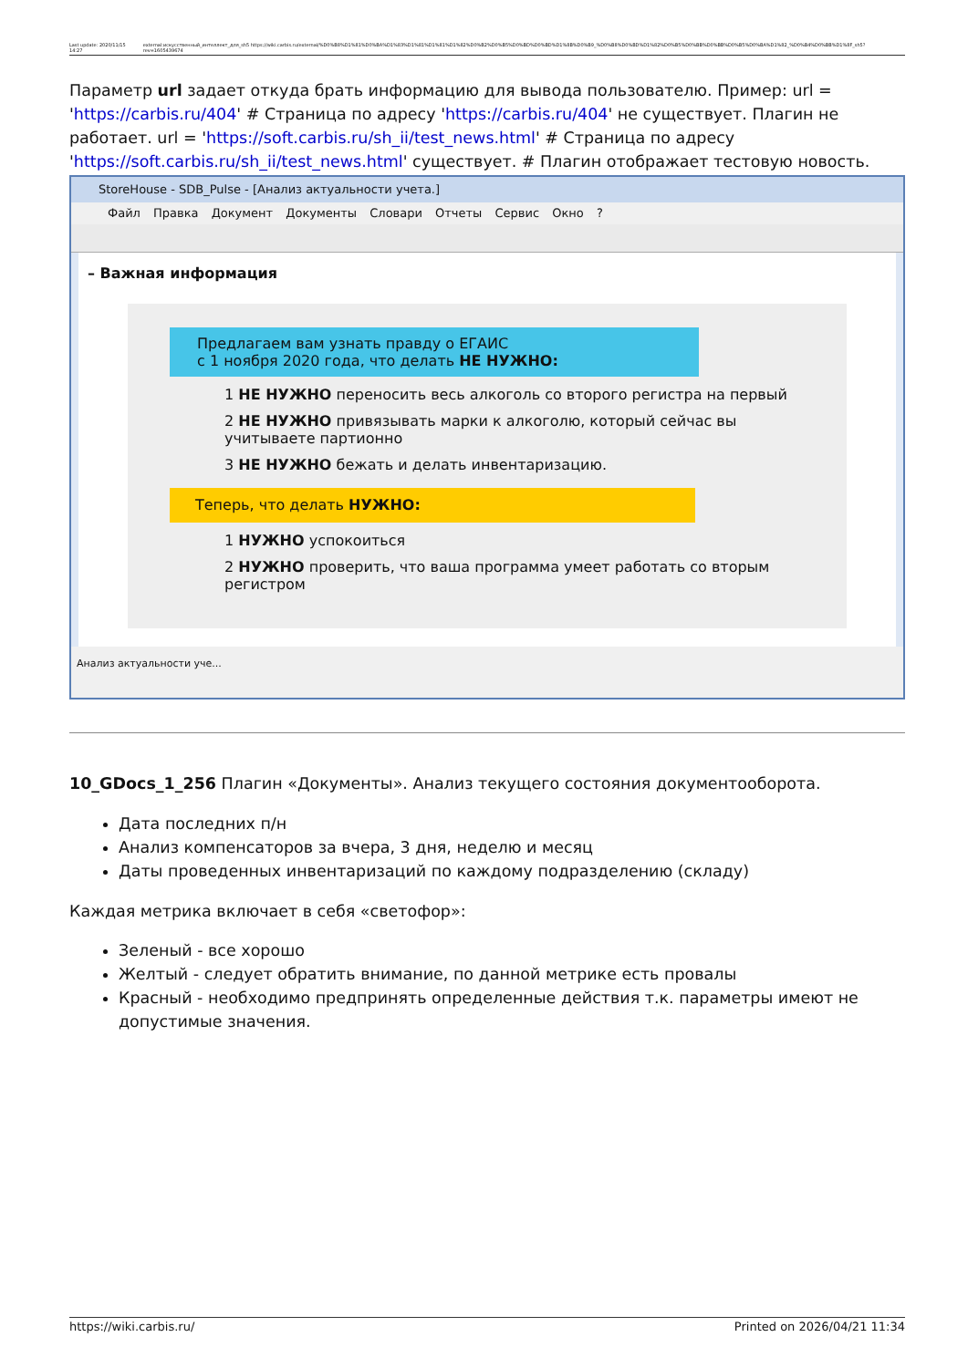Last update: 2020/11/15 14:27 external:искусственный_интеллект_для_sh5 https://wiki.carbis.ru/external/%D0%B8%D1%81%D0%BA%D1%83%D1%81%D1%81%D1%82%D0%B2%D0%B5%D0%BD%D0%BD%D1%8B%D0%B9_%D0%B8%D0%BD%D1%82%D0%B5%D0%BB%D0%BB%D0%B5%D0%BA%D1%82_%D0%B4%D0%BB%D1%8F_sh5?rev=1605439674
Параметр url задает откуда брать информацию для вывода пользователю. Пример: url = 'https://carbis.ru/404' # Страница по адресу 'https://carbis.ru/404' не существует. Плагин не работает. url = 'https://soft.carbis.ru/sh_ii/test_news.html' # Страница по адресу 'https://soft.carbis.ru/sh_ii/test_news.html' существует. # Плагин отображает тестовую новость.
StoreHouse - SDB_Pulse - [Анализ актуальности учета.]
Файл Правка Документ Документы Словари Отчеты Сервис Окно ?
– Важная информация
Предлагаем вам узнать правду о ЕГАИС
с 1 ноября 2020 года, что делать НЕ НУЖНО:
1 НЕ НУЖНО переносить весь алкоголь со второго регистра на первый
2 НЕ НУЖНО привязывать марки к алкоголю, который сейчас вы учитываете партионно
3 НЕ НУЖНО бежать и делать инвентаризацию.
Теперь, что делать НУЖНО:
1 НУЖНО успокоиться
2 НУЖНО проверить, что ваша программа умеет работать со вторым регистром
Анализ актуальности уче...
10_GDocs_1_256 Плагин «Документы». Анализ текущего состояния документооборота.
Дата последних п/н
Анализ компенсаторов за вчера, 3 дня, неделю и месяц
Даты проведенных инвентаризаций по каждому подразделению (складу)
Каждая метрика включает в себя «светофор»:
Зеленый - все хорошо
Желтый - следует обратить внимание, по данной метрике есть провалы
Красный - необходимо предпринять определенные действия т.к. параметры имеют не допустимые значения.
https://wiki.carbis.ru/ Printed on 2026/04/21 11:34